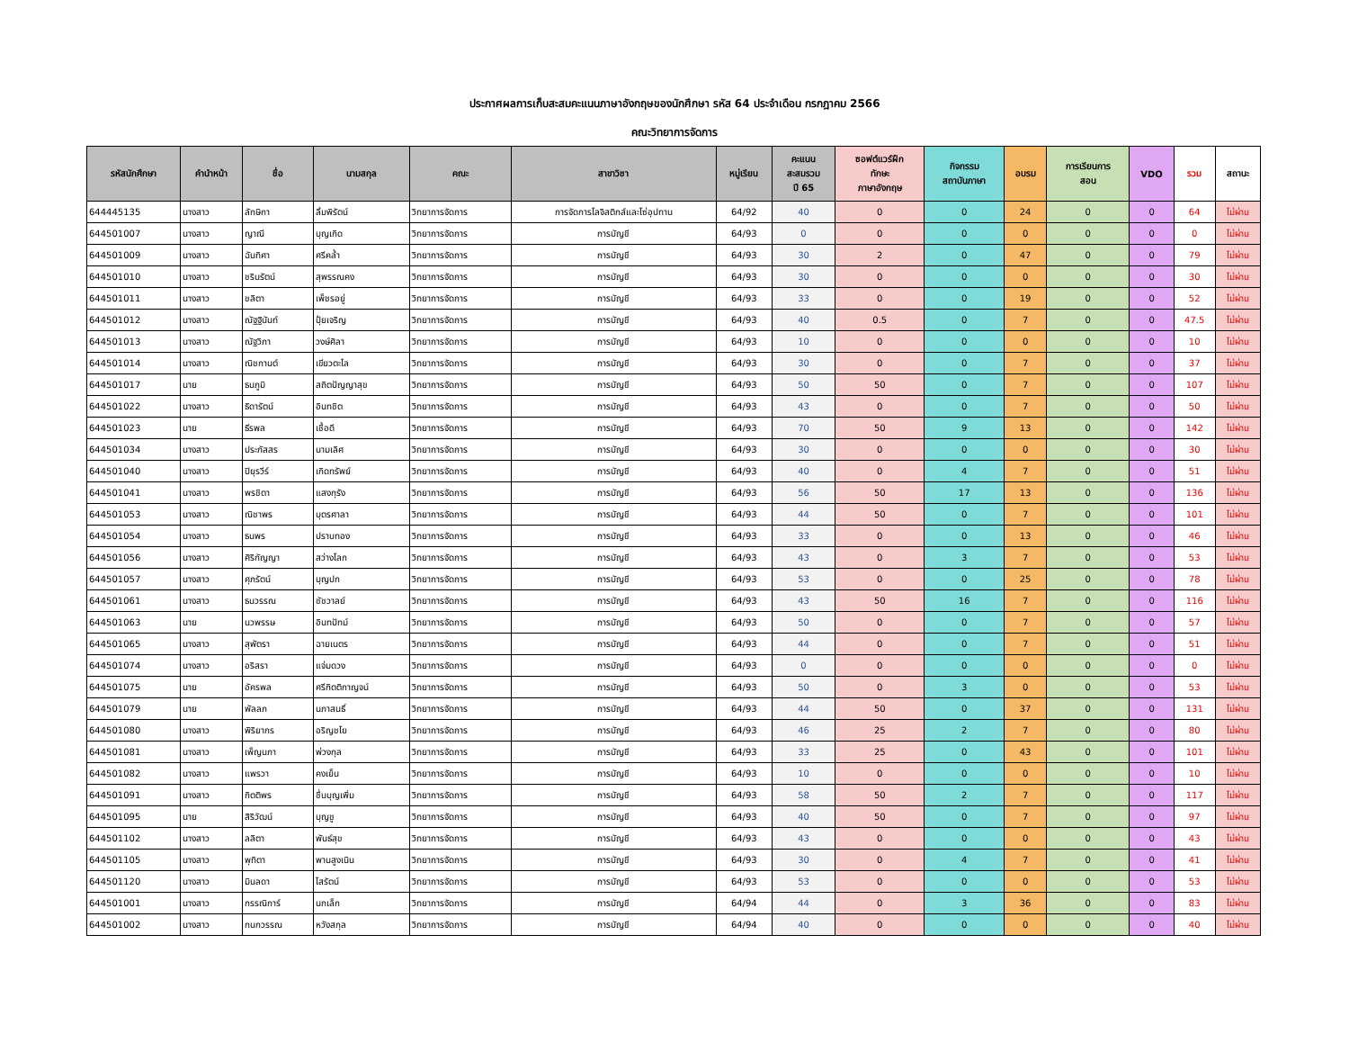ประกาศผลการเก็บสะสมคะแนนภาษาอังกฤษของนักศึกษา รหัส 64 ประจำเดือน กรกฎาคม 2566
คณะวิทยาการจัดการ
| รหัสนักศึกษา | คำนำหน้า | ชื่อ | นามสกุล | คณะ | สาขาวิชา | หมู่เรียน | คะแนน สะสมรวม ปี 65 | ซอฟต์แวร์ฝึก ทักษะ ภาษาอังกฤษ | กิจกรรม สถาบันภาษา | อบรม | การเรียนการ สอน | VDO | รวม | สถานะ |
| --- | --- | --- | --- | --- | --- | --- | --- | --- | --- | --- | --- | --- | --- | --- |
| 644445135 | นางสาว | ลักษิกา | ลิ้มพิรัตน์ | วิทยาการจัดการ | การจัดการโลจิสติกส์และโซ่อุปทาน | 64/92 | 40 | 0 | 0 | 24 | 0 | 0 | 64 | ไม่ผ่าน |
| 644501007 | นางสาว | ญาณี | บุญเกิด | วิทยาการจัดการ | การบัญชี | 64/93 | 0 | 0 | 0 | 0 | 0 | 0 | 0 | ไม่ผ่าน |
| 644501009 | นางสาว | ฉันทิศา | ศรีคล้ำ | วิทยาการจัดการ | การบัญชี | 64/93 | 30 | 2 | 0 | 47 | 0 | 0 | 79 | ไม่ผ่าน |
| 644501010 | นางสาว | ชรินรัตน์ | สุพรรณคง | วิทยาการจัดการ | การบัญชี | 64/93 | 30 | 0 | 0 | 0 | 0 | 0 | 30 | ไม่ผ่าน |
| 644501011 | นางสาว | ชลิตา | เพ็ชรอยู่ | วิทยาการจัดการ | การบัญชี | 64/93 | 33 | 0 | 0 | 19 | 0 | 0 | 52 | ไม่ผ่าน |
| 644501012 | นางสาว | ณัฐฐินันท์ | ปุ้ยเจริญ | วิทยาการจัดการ | การบัญชี | 64/93 | 40 | 0.5 | 0 | 7 | 0 | 0 | 47.5 | ไม่ผ่าน |
| 644501013 | นางสาว | ณัฐวิภา | วงษ์ศิลา | วิทยาการจัดการ | การบัญชี | 64/93 | 10 | 0 | 0 | 0 | 0 | 0 | 10 | ไม่ผ่าน |
| 644501014 | นางสาว | ณิชกานต์ | เขียวตะไล | วิทยาการจัดการ | การบัญชี | 64/93 | 30 | 0 | 0 | 7 | 0 | 0 | 37 | ไม่ผ่าน |
| 644501017 | นาย | ธนภูมิ | สถิตปัญญาสุข | วิทยาการจัดการ | การบัญชี | 64/93 | 50 | 50 | 0 | 7 | 0 | 0 | 107 | ไม่ผ่าน |
| 644501022 | นางสาว | ธิดารัตน์ | อินทชิต | วิทยาการจัดการ | การบัญชี | 64/93 | 43 | 0 | 0 | 7 | 0 | 0 | 50 | ไม่ผ่าน |
| 644501023 | นาย | ธีรพล | เชื้อดี | วิทยาการจัดการ | การบัญชี | 64/93 | 70 | 50 | 9 | 13 | 0 | 0 | 142 | ไม่ผ่าน |
| 644501034 | นางสาว | ประภัสสร | นามเลิศ | วิทยาการจัดการ | การบัญชี | 64/93 | 30 | 0 | 0 | 0 | 0 | 0 | 30 | ไม่ผ่าน |
| 644501040 | นางสาว | ปิยุรวีร์ | เกิดทรัพย์ | วิทยาการจัดการ | การบัญชี | 64/93 | 40 | 0 | 4 | 7 | 0 | 0 | 51 | ไม่ผ่าน |
| 644501041 | นางสาว | พรชิตา | แสงกุรัง | วิทยาการจัดการ | การบัญชี | 64/93 | 56 | 50 | 17 | 13 | 0 | 0 | 136 | ไม่ผ่าน |
| 644501053 | นางสาว | ณิชาพร | บุตรศาลา | วิทยาการจัดการ | การบัญชี | 64/93 | 44 | 50 | 0 | 7 | 0 | 0 | 101 | ไม่ผ่าน |
| 644501054 | นางสาว | ธนพร | ปราบทอง | วิทยาการจัดการ | การบัญชี | 64/93 | 33 | 0 | 0 | 13 | 0 | 0 | 46 | ไม่ผ่าน |
| 644501056 | นางสาว | ศิริกัญญา | สว่างโลก | วิทยาการจัดการ | การบัญชี | 64/93 | 43 | 0 | 3 | 7 | 0 | 0 | 53 | ไม่ผ่าน |
| 644501057 | นางสาว | ศุภรัตน์ | บุญปก | วิทยาการจัดการ | การบัญชี | 64/93 | 53 | 0 | 0 | 25 | 0 | 0 | 78 | ไม่ผ่าน |
| 644501061 | นางสาว | ธนวรรณ | ชัชวาลย์ | วิทยาการจัดการ | การบัญชี | 64/93 | 43 | 50 | 16 | 7 | 0 | 0 | 116 | ไม่ผ่าน |
| 644501063 | นาย | นวพรรษ | อินทปัทม์ | วิทยาการจัดการ | การบัญชี | 64/93 | 50 | 0 | 0 | 7 | 0 | 0 | 57 | ไม่ผ่าน |
| 644501065 | นางสาว | สุพัตรา | ฉายเนตร | วิทยาการจัดการ | การบัญชี | 64/93 | 44 | 0 | 0 | 7 | 0 | 0 | 51 | ไม่ผ่าน |
| 644501074 | นางสาว | อริสรา | แจ่มดวง | วิทยาการจัดการ | การบัญชี | 64/93 | 0 | 0 | 0 | 0 | 0 | 0 | 0 | ไม่ผ่าน |
| 644501075 | นาย | อัครพล | ศรีกิตติกาญจน์ | วิทยาการจัดการ | การบัญชี | 64/93 | 50 | 0 | 3 | 0 | 0 | 0 | 53 | ไม่ผ่าน |
| 644501079 | นาย | พัลลภ | นภาสนธิ์ | วิทยาการจัดการ | การบัญชี | 64/93 | 44 | 50 | 0 | 37 | 0 | 0 | 131 | ไม่ผ่าน |
| 644501080 | นางสาว | พิริยากร | อริญชโย | วิทยาการจัดการ | การบัญชี | 64/93 | 46 | 25 | 2 | 7 | 0 | 0 | 80 | ไม่ผ่าน |
| 644501081 | นางสาว | เพ็ญนภา | พ่วงกุล | วิทยาการจัดการ | การบัญชี | 64/93 | 33 | 25 | 0 | 43 | 0 | 0 | 101 | ไม่ผ่าน |
| 644501082 | นางสาว | แพรวา | คงเย็น | วิทยาการจัดการ | การบัญชี | 64/93 | 10 | 0 | 0 | 0 | 0 | 0 | 10 | ไม่ผ่าน |
| 644501091 | นางสาว | กิตติพร | ชื่นบุญเพิ่ม | วิทยาการจัดการ | การบัญชี | 64/93 | 58 | 50 | 2 | 7 | 0 | 0 | 117 | ไม่ผ่าน |
| 644501095 | นาย | สิริวัฒน์ | บุญชู | วิทยาการจัดการ | การบัญชี | 64/93 | 40 | 50 | 0 | 7 | 0 | 0 | 97 | ไม่ผ่าน |
| 644501102 | นางสาว | ลลิตา | พันธ์สุข | วิทยาการจัดการ | การบัญชี | 64/93 | 43 | 0 | 0 | 0 | 0 | 0 | 43 | ไม่ผ่าน |
| 644501105 | นางสาว | พุทิตา | พานสูงเนิน | วิทยาการจัดการ | การบัญชี | 64/93 | 30 | 0 | 4 | 7 | 0 | 0 | 41 | ไม่ผ่าน |
| 644501120 | นางสาว | มินลดา | โสรัตน์ | วิทยาการจัดการ | การบัญชี | 64/93 | 53 | 0 | 0 | 0 | 0 | 0 | 53 | ไม่ผ่าน |
| 644501001 | นางสาว | กรรณิการ์ | นกเล็ก | วิทยาการจัดการ | การบัญชี | 64/94 | 44 | 0 | 3 | 36 | 0 | 0 | 83 | ไม่ผ่าน |
| 644501002 | นางสาว | กนกวรรณ | หวังสกุล | วิทยาการจัดการ | การบัญชี | 64/94 | 40 | 0 | 0 | 0 | 0 | 0 | 40 | ไม่ผ่าน |